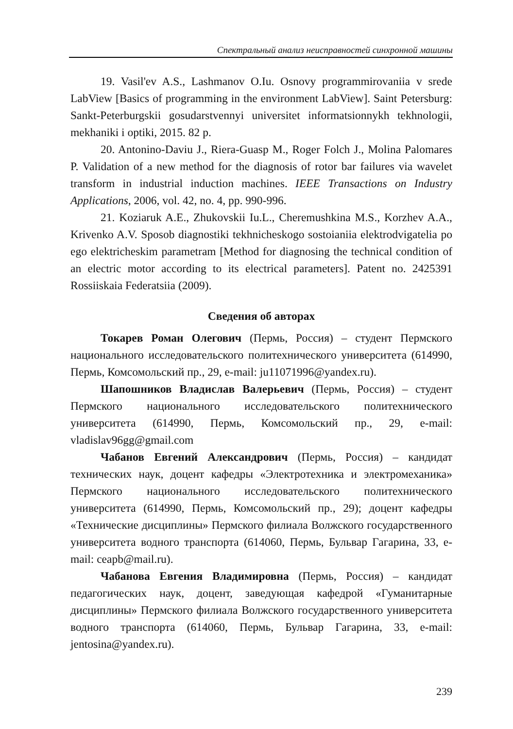Спектральный анализ неисправностей синхронной машины
19. Vasil'ev A.S., Lashmanov O.Iu. Osnovy programmirovaniia v srede LabView [Basics of programming in the environment LabView]. Saint Petersburg: Sankt-Peterburgskii gosudarstvennyi universitet informatsionnykh tekhnologii, mekhaniki i optiki, 2015. 82 p.
20. Antonino-Daviu J., Riera-Guasp M., Roger Folch J., Molina Palomares P. Validation of a new method for the diagnosis of rotor bar failures via wavelet transform in industrial induction machines. IEEE Transactions on Industry Applications, 2006, vol. 42, no. 4, pp. 990-996.
21. Koziaruk A.E., Zhukovskii Iu.L., Cheremushkina M.S., Korzhev A.A., Krivenko A.V. Sposob diagnostiki tekhnicheskogo sostoianiia elektrodvigatelia po ego elektricheskim parametram [Method for diagnosing the technical condition of an electric motor according to its electrical parameters]. Patent no. 2425391 Rossiiskaia Federatsiia (2009).
Сведения об авторах
Токарев Роман Олегович (Пермь, Россия) – студент Пермского национального исследовательского политехнического университета (614990, Пермь, Комсомольский пр., 29, e-mail: ju11071996@yandex.ru).
Шапошников Владислав Валерьевич (Пермь, Россия) – студент Пермского национального исследовательского политехнического университета (614990, Пермь, Комсомольский пр., 29, e-mail: vladislav96gg@gmail.com
Чабанов Евгений Александрович (Пермь, Россия) – кандидат технических наук, доцент кафедры «Электротехника и электромеханика» Пермского национального исследовательского политехнического университета (614990, Пермь, Комсомольский пр., 29); доцент кафедры «Технические дисциплины» Пермского филиала Волжского государственного университета водного транспорта (614060, Пермь, Бульвар Гагарина, 33, e-mail: ceapb@mail.ru).
Чабанова Евгения Владимировна (Пермь, Россия) – кандидат педагогических наук, доцент, заведующая кафедрой «Гуманитарные дисциплины» Пермского филиала Волжского государственного университета водного транспорта (614060, Пермь, Бульвар Гагарина, 33, e-mail: jentosina@yandex.ru).
239